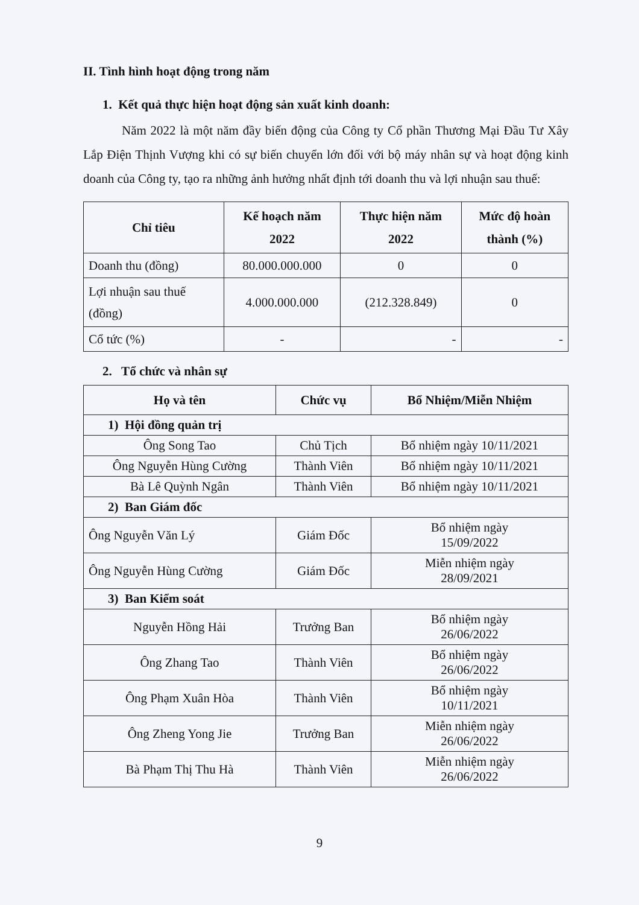II. Tình hình hoạt động trong năm
1. Kết quả thực hiện hoạt động sản xuất kinh doanh:
Năm 2022 là một năm đầy biến động của Công ty Cổ phần Thương Mại Đầu Tư Xây Lắp Điện Thịnh Vượng khi có sự biến chuyển lớn đối với bộ máy nhân sự và hoạt động kinh doanh của Công ty, tạo ra những ảnh hưởng nhất định tới doanh thu và lợi nhuận sau thuế:
| Chỉ tiêu | Kế hoạch năm 2022 | Thực hiện năm 2022 | Mức độ hoàn thành (%) |
| --- | --- | --- | --- |
| Doanh thu (đồng) | 80.000.000.000 | 0 | 0 |
| Lợi nhuận sau thuế (đồng) | 4.000.000.000 | (212.328.849) | 0 |
| Cổ tức (%) | - | - | - |
2. Tổ chức và nhân sự
| Họ và tên | Chức vụ | Bổ Nhiệm/Miễn Nhiệm |
| --- | --- | --- |
| 1) Hội đồng quản trị | | |
| Ông Song Tao | Chủ Tịch | Bổ nhiệm ngày 10/11/2021 |
| Ông Nguyễn Hùng Cường | Thành Viên | Bổ nhiệm ngày 10/11/2021 |
| Bà Lê Quỳnh Ngân | Thành Viên | Bổ nhiệm ngày 10/11/2021 |
| 2) Ban Giám đốc | | |
| Ông Nguyễn Văn Lý | Giám Đốc | Bổ nhiệm ngày 15/09/2022 |
| Ông Nguyễn Hùng Cường | Giám Đốc | Miễn nhiệm ngày 28/09/2021 |
| 3) Ban Kiểm soát | | |
| Nguyễn Hồng Hải | Trưởng Ban | Bổ nhiệm ngày 26/06/2022 |
| Ông Zhang Tao | Thành Viên | Bổ nhiệm ngày 26/06/2022 |
| Ông Phạm Xuân Hòa | Thành Viên | Bổ nhiệm ngày 10/11/2021 |
| Ông Zheng Yong Jie | Trưởng Ban | Miễn nhiệm ngày 26/06/2022 |
| Bà Phạm Thị Thu Hà | Thành Viên | Miễn nhiệm ngày 26/06/2022 |
9